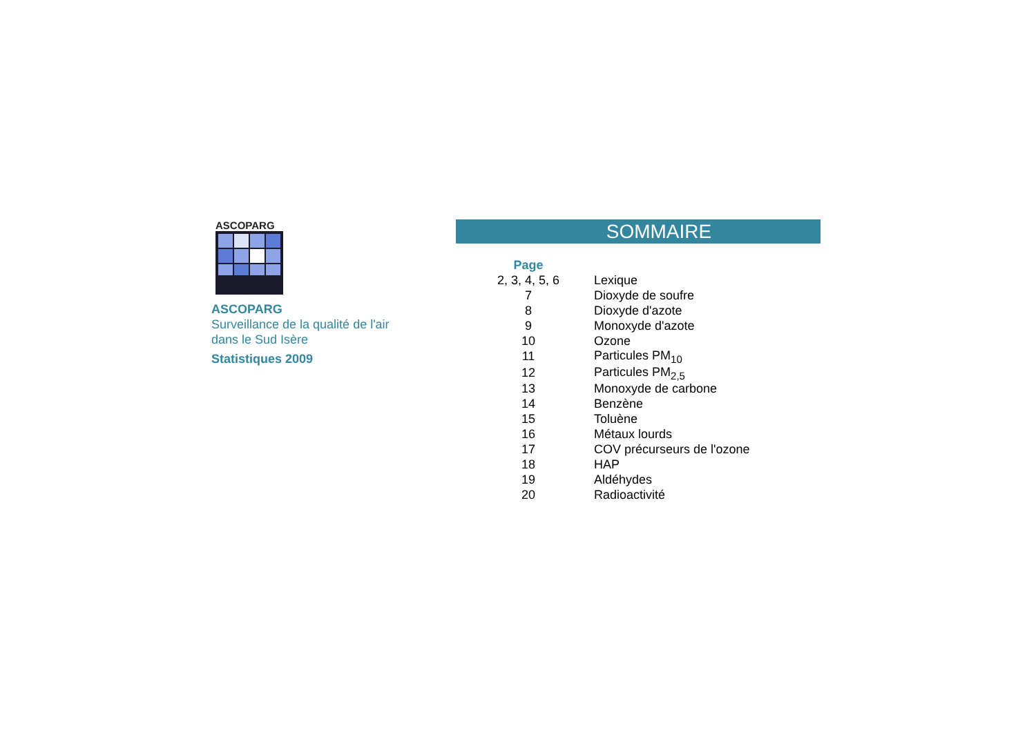ASCOPARG
ASCOPARG
Surveillance de la qualité de l'air
dans le Sud Isère
Statistiques 2009
SOMMAIRE
| Page | |
| 2, 3, 4, 5, 6 | Lexique |
| 7 | Dioxyde de soufre |
| 8 | Dioxyde d'azote |
| 9 | Monoxyde d'azote |
| 10 | Ozone |
| 11 | Particules PM<sub>10</sub> |
| 12 | Particules PM<sub>2,5</sub> |
| 13 | Monoxyde de carbone |
| 14 | Benzène |
| 15 | Toluène |
| 16 | Métaux lourds |
| 17 | COV précurseurs de l'ozone |
| 18 | HAP |
| 19 | Aldéhydes |
| 20 | Radioactivité |